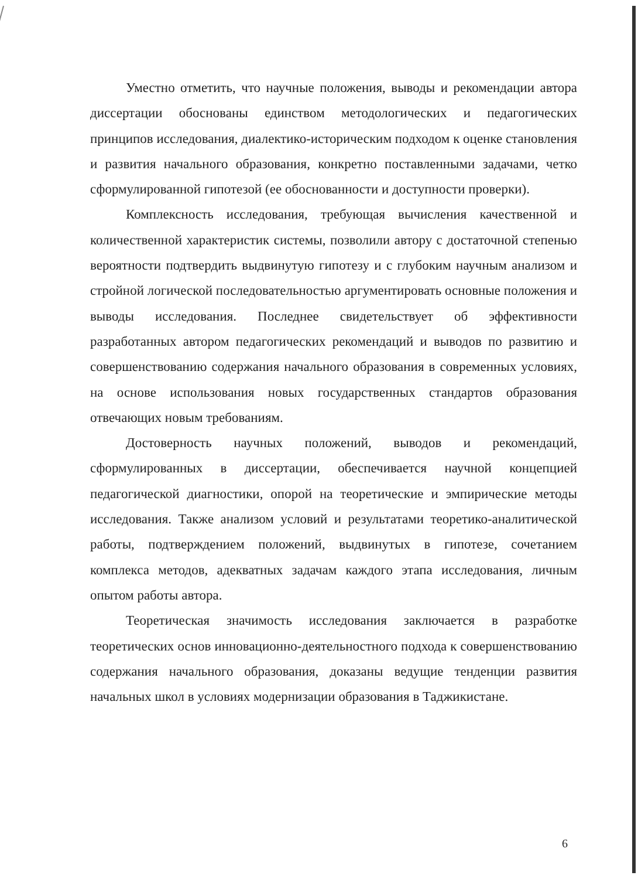Уместно отметить, что научные положения, выводы и рекомендации автора диссертации обоснованы единством методологических и педагогических принципов исследования, диалектико-историческим подходом к оценке становления и развития начального образования, конкретно поставленными задачами, четко сформулированной гипотезой (ее обоснованности и доступности проверки).
Комплексность исследования, требующая вычисления качественной и количественной характеристик системы, позволили автору с достаточной степенью вероятности подтвердить выдвинутую гипотезу и с глубоким научным анализом и стройной логической последовательностью аргументировать основные положения и выводы исследования. Последнее свидетельствует об эффективности разработанных автором педагогических рекомендаций и выводов по развитию и совершенствованию содержания начального образования в современных условиях, на основе использования новых государственных стандартов образования отвечающих новым требованиям.
Достоверность научных положений, выводов и рекомендаций, сформулированных в диссертации, обеспечивается научной концепцией педагогической диагностики, опорой на теоретические и эмпирические методы исследования. Также анализом условий и результатами теоретико-аналитической работы, подтверждением положений, выдвинутых в гипотезе, сочетанием комплекса методов, адекватных задачам каждого этапа исследования, личным опытом работы автора.
Теоретическая значимость исследования заключается в разработке теоретических основ инновационно-деятельностного подхода к совершенствованию содержания начального образования, доказаны ведущие тенденции развития начальных школ в условиях модернизации образования в Таджикистане.
6